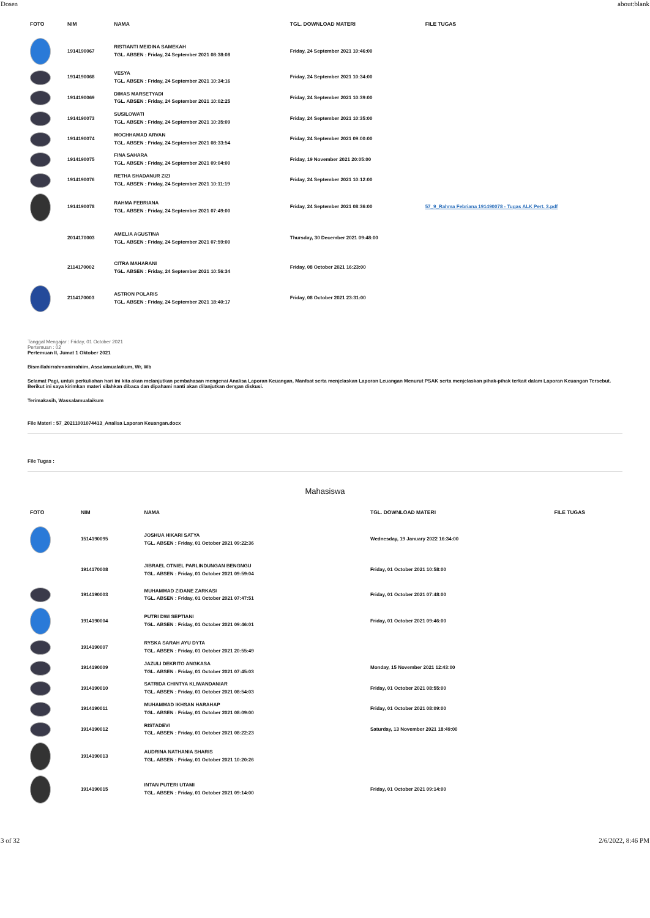Dosen about:blank
| FOTO | NIM | NAMA | TGL. DOWNLOAD MATERI | FILE TUGAS |
| --- | --- | --- | --- | --- |
| | 1914190067 | RISTIANTI MEIDINA SAMEKAH TGL. ABSEN : Friday, 24 September 2021 08:38:08 | Friday, 24 September 2021 10:46:00 | |
| | 1914190068 | VESYA TGL. ABSEN : Friday, 24 September 2021 10:34:16 | Friday, 24 September 2021 10:34:00 | |
| | 1914190069 | DIMAS MARSETYADI TGL. ABSEN : Friday, 24 September 2021 10:02:25 | Friday, 24 September 2021 10:39:00 | |
| | 1914190073 | SUSILOWATI TGL. ABSEN : Friday, 24 September 2021 10:35:09 | Friday, 24 September 2021 10:35:00 | |
| | 1914190074 | MOCHHAMAD ARVAN TGL. ABSEN : Friday, 24 September 2021 08:33:54 | Friday, 24 September 2021 09:00:00 | |
| | 1914190075 | FINA SAHARA TGL. ABSEN : Friday, 24 September 2021 09:04:00 | Friday, 19 November 2021 20:05:00 | |
| | 1914190076 | RETHA SHADANUR ZIZI TGL. ABSEN : Friday, 24 September 2021 10:11:19 | Friday, 24 September 2021 10:12:00 | |
| | 1914190078 | RAHMA FEBRIANA TGL. ABSEN : Friday, 24 September 2021 07:49:00 | Friday, 24 September 2021 08:36:00 | 57_9_Rahma Febriana 191490078 - Tugas ALK Pert. 3.pdf |
| | 2014170003 | AMELIA AGUSTINA TGL. ABSEN : Friday, 24 September 2021 07:59:00 | Thursday, 30 December 2021 09:48:00 | |
| | 2114170002 | CITRA MAHARANI TGL. ABSEN : Friday, 24 September 2021 10:56:34 | Friday, 08 October 2021 16:23:00 | |
| | 2114170003 | ASTRON POLARIS TGL. ABSEN : Friday, 24 September 2021 18:40:17 | Friday, 08 October 2021 23:31:00 | |
Tanggal Mengajar : Friday, 01 October 2021
Pertemuan : 02
Pertemuan II, Jumat 1 Oktober 2021
Bismillahirrahmanirrahiim, Assalamualaikum, Wr, Wb
Selamat Pagi, untuk perkuliahan hari ini kita akan melanjutkan pembahasan mengenai Analisa Laporan Keuangan, Manfaat serta menjelaskan Laporan Leuangan Menurut PSAK serta menjelaskan pihak-pihak terkait dalam Laporan Keuangan Tersebut.
Berikut ini saya kirimkan materi silahkan dibaca dan dipahami nanti akan dilanjutkan dengan diskusi.
Terimakasih, Wassalamualaikum
File Materi : 57_20211001074413_Analisa Laporan Keuangan.docx
File Tugas :
Mahasiswa
| FOTO | NIM | NAMA | TGL. DOWNLOAD MATERI | FILE TUGAS |
| --- | --- | --- | --- | --- |
| | 1514190095 | JOSHUA HIKARI SATYA TGL. ABSEN : Friday, 01 October 2021 09:22:36 | Wednesday, 19 January 2022 16:34:00 | |
| | 1914170008 | JIBRAEL OTNIEL PARLINDUNGAN BENGNGU TGL. ABSEN : Friday, 01 October 2021 09:59:04 | Friday, 01 October 2021 10:58:00 | |
| | 1914190003 | MUHAMMAD ZIDANE ZARKASI TGL. ABSEN : Friday, 01 October 2021 07:47:51 | Friday, 01 October 2021 07:48:00 | |
| | 1914190004 | PUTRI DWI SEPTIANI TGL. ABSEN : Friday, 01 October 2021 09:46:01 | Friday, 01 October 2021 09:46:00 | |
| | 1914190007 | RYSKA SARAH AYU DYTA TGL. ABSEN : Friday, 01 October 2021 20:55:49 | | |
| | 1914190009 | JAZULI DEKRITO ANGKASA TGL. ABSEN : Friday, 01 October 2021 07:45:03 | Monday, 15 November 2021 12:43:00 | |
| | 1914190010 | SATRIDA CHINTYA KLIWANDANIAR TGL. ABSEN : Friday, 01 October 2021 08:54:03 | Friday, 01 October 2021 08:55:00 | |
| | 1914190011 | MUHAMMAD IKHSAN HARAHAP TGL. ABSEN : Friday, 01 October 2021 08:09:00 | Friday, 01 October 2021 08:09:00 | |
| | 1914190012 | RISTADEVI TGL. ABSEN : Friday, 01 October 2021 08:22:23 | Saturday, 13 November 2021 18:49:00 | |
| | 1914190013 | AUDRINA NATHANIA SHARIS TGL. ABSEN : Friday, 01 October 2021 10:20:26 | | |
| | 1914190015 | INTAN PUTERI UTAMI TGL. ABSEN : Friday, 01 October 2021 09:14:00 | Friday, 01 October 2021 09:14:00 | |
3 of 32 2/6/2022, 8:46 PM